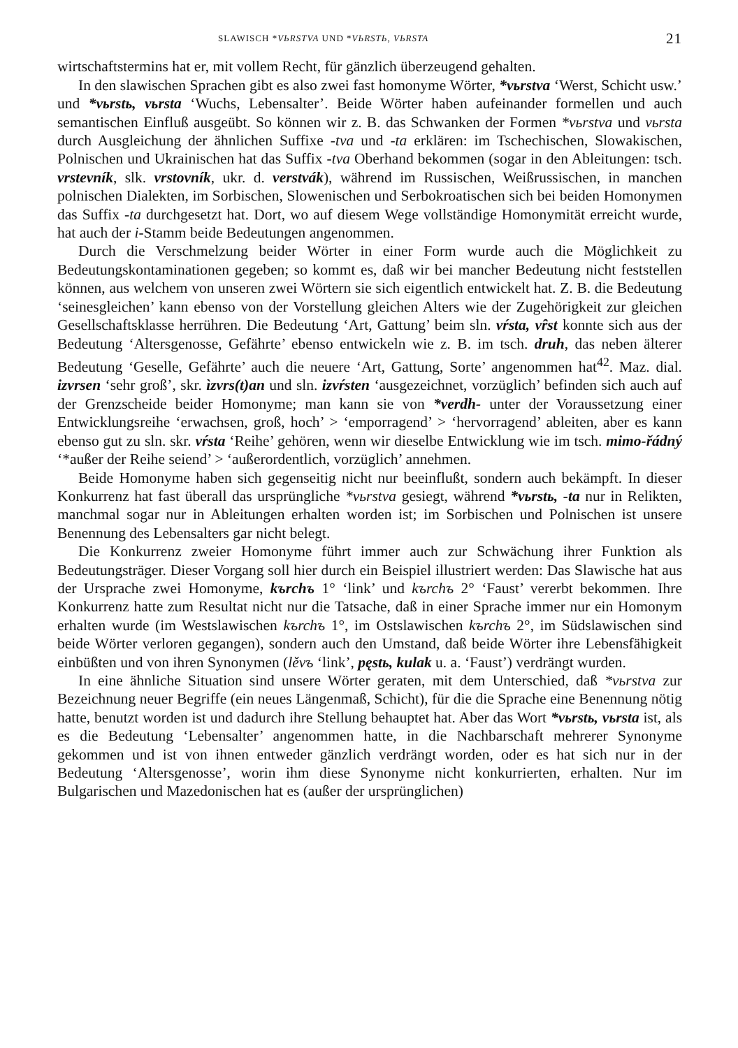SLAWISCH *VЬRSTVA UND *VЬRSTЬ, VЬRSTA 21
wirtschaftstermins hat er, mit vollem Recht, für gänzlich überzeugend gehalten.
In den slawischen Sprachen gibt es also zwei fast homonyme Wörter, *vьrstva ‘Werst, Schicht usw.’ und *vьrstь, vьrsta ‘Wuchs, Lebensalter’. Beide Wörter haben aufeinander formellen und auch semantischen Einfluß ausgeübt. So können wir z. B. das Schwanken der Formen *vьrstva und vьrsta durch Ausgleichung der ähnlichen Suffixe -tva und -ta erklären: im Tschechischen, Slowakischen, Polnischen und Ukrainischen hat das Suffix -tva Oberhand bekommen (sogar in den Ableitungen: tsch. vrstevník, slk. vrstovník, ukr. d. verstvák), während im Russischen, Weißrussischen, in manchen polnischen Dialekten, im Sorbischen, Slowenischen und Serbokroatischen sich bei beiden Homonymen das Suffix -ta durchgesetzt hat. Dort, wo auf diesem Wege vollständige Homonymität erreicht wurde, hat auch der i-Stamm beide Bedeutungen angenommen.
Durch die Verschmelzung beider Wörter in einer Form wurde auch die Möglichkeit zu Bedeutungskontaminationen gegeben; so kommt es, daß wir bei mancher Bedeutung nicht feststellen können, aus welchem von unseren zwei Wörtern sie sich eigentlich entwickelt hat. Z. B. die Bedeutung ‘seinesgleichen’ kann ebenso von der Vorstellung gleichen Alters wie der Zugehörigkeit zur gleichen Gesellschaftsklasse herrühren. Die Bedeutung ‘Art, Gattung’ beim sln. vŕsta, vȓst konnte sich aus der Bedeutung ‘Altersgenosse, Gefährte’ ebenso entwickeln wie z. B. im tsch. druh, das neben älterer Bedeutung ‘Geselle, Gefährte’ auch die neuere ‘Art, Gattung, Sorte’ angenommen hat<sup>42</sup>. Maz. dial. izvrsen ‘sehr groß’, skr. ìzvrs(t)an und sln. izvŕsten ‘ausgezeichnet, vorzüglich’ befinden sich auch auf der Grenzscheide beider Homonyme; man kann sie von *verdh- unter der Voraussetzung einer Entwicklungsreihe ‘erwachsen, groß, hoch’ > ‘emporragend’ > ‘hervorragend’ ableiten, aber es kann ebenso gut zu sln. skr. vŕsta ‘Reihe’ gehören, wenn wir dieselbe Entwicklung wie im tsch. mimo-řádný ‘*außer der Reihe seiend’ > ‘außerordentlich, vorzüglich’ annehmen.
Beide Homonyme haben sich gegenseitig nicht nur beeinflußt, sondern auch bekämpft. In dieser Konkurrenz hat fast überall das ursprüngliche *vьrstva gesiegt, während *vьrstь, -ta nur in Relikten, manchmal sogar nur in Ableitungen erhalten worden ist; im Sorbischen und Polnischen ist unsere Benennung des Lebensalters gar nicht belegt.
Die Konkurrenz zweier Homonyme führt immer auch zur Schwächung ihrer Funktion als Bedeutungsträger. Dieser Vorgang soll hier durch ein Beispiel illustriert werden: Das Slawische hat aus der Ursprache zwei Homonyme, kъrchъ 1° ‘link’ und kъrchъ 2° ‘Faust’ vererbt bekommen. Ihre Konkurrenz hatte zum Resultat nicht nur die Tatsache, daß in einer Sprache immer nur ein Homonym erhalten wurde (im Westslawischen kъrchъ 1°, im Ostslawischen kъrchъ 2°, im Südslawischen sind beide Wörter verloren gegangen), sondern auch den Umstand, daß beide Wörter ihre Lebensfähigkeit einbüßten und von ihren Synonymen (lěvъ ‘link’, pęstь, kulak u. a. ‘Faust’) verdrängt wurden.
In eine ähnliche Situation sind unsere Wörter geraten, mit dem Unterschied, daß *vьrstva zur Bezeichnung neuer Begriffe (ein neues Längenmaß, Schicht), für die die Sprache eine Benennung nötig hatte, benutzt worden ist und dadurch ihre Stellung behauptet hat. Aber das Wort *vьrstь, vьrsta ist, als es die Bedeutung ‘Lebensalter’ angenommen hatte, in die Nachbarschaft mehrerer Synonyme gekommen und ist von ihnen entweder gänzlich verdrängt worden, oder es hat sich nur in der Bedeutung ‘Altersgenosse’, worin ihm diese Synonyme nicht konkurrierten, erhalten. Nur im Bulgarischen und Mazedonischen hat es (außer der ursprünglichen)